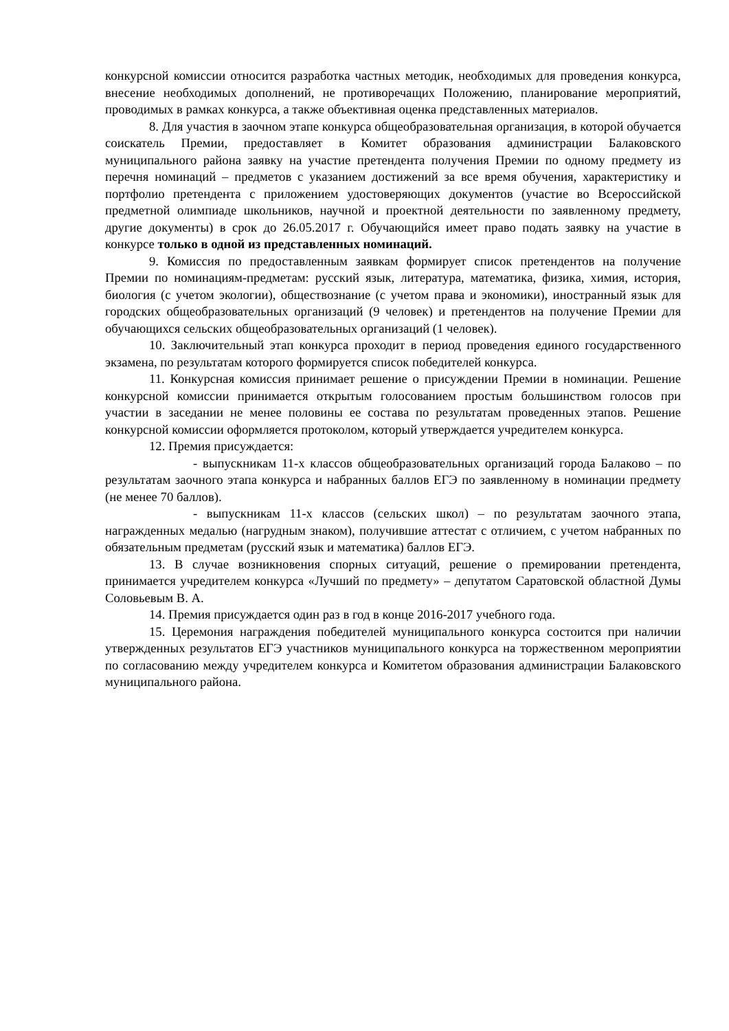конкурсной комиссии относится разработка частных методик, необходимых для проведения конкурса, внесение необходимых дополнений, не противоречащих Положению, планирование мероприятий, проводимых в рамках конкурса, а также объективная оценка представленных материалов.
8. Для участия в заочном этапе конкурса общеобразовательная организация, в которой обучается соискатель Премии, предоставляет в Комитет образования администрации Балаковского муниципального района заявку на участие претендента получения Премии по одному предмету из перечня номинаций – предметов с указанием достижений за все время обучения, характеристику и портфолио претендента с приложением удостоверяющих документов (участие во Всероссийской предметной олимпиаде школьников, научной и проектной деятельности по заявленному предмету, другие документы) в срок до 26.05.2017 г. Обучающийся имеет право подать заявку на участие в конкурсе только в одной из представленных номинаций.
9. Комиссия по предоставленным заявкам формирует список претендентов на получение Премии по номинациям-предметам: русский язык, литература, математика, физика, химия, история, биология (с учетом экологии), обществознание (с учетом права и экономики), иностранный язык для городских общеобразовательных организаций (9 человек) и претендентов на получение Премии для обучающихся сельских общеобразовательных организаций (1 человек).
10. Заключительный этап конкурса проходит в период проведения единого государственного экзамена, по результатам которого формируется список победителей конкурса.
11. Конкурсная комиссия принимает решение о присуждении Премии в номинации. Решение конкурсной комиссии принимается открытым голосованием простым большинством голосов при участии в заседании не менее половины ее состава по результатам проведенных этапов. Решение конкурсной комиссии оформляется протоколом, который утверждается учредителем конкурса.
12. Премия присуждается:
- выпускникам 11-х классов общеобразовательных организаций города Балаково – по результатам заочного этапа конкурса и набранных баллов ЕГЭ по заявленному в номинации предмету (не менее 70 баллов).
- выпускникам 11-х классов (сельских школ) – по результатам заочного этапа, награжденных медалью (нагрудным знаком), получившие аттестат с отличием, с учетом набранных по обязательным предметам (русский язык и математика) баллов ЕГЭ.
13. В случае возникновения спорных ситуаций, решение о премировании претендента, принимается учредителем конкурса «Лучший по предмету» – депутатом Саратовской областной Думы Соловьевым В. А.
14. Премия присуждается один раз в год в конце 2016-2017 учебного года.
15. Церемония награждения победителей муниципального конкурса состоится при наличии утвержденных результатов ЕГЭ участников муниципального конкурса на торжественном мероприятии по согласованию между учредителем конкурса и Комитетом образования администрации Балаковского муниципального района.